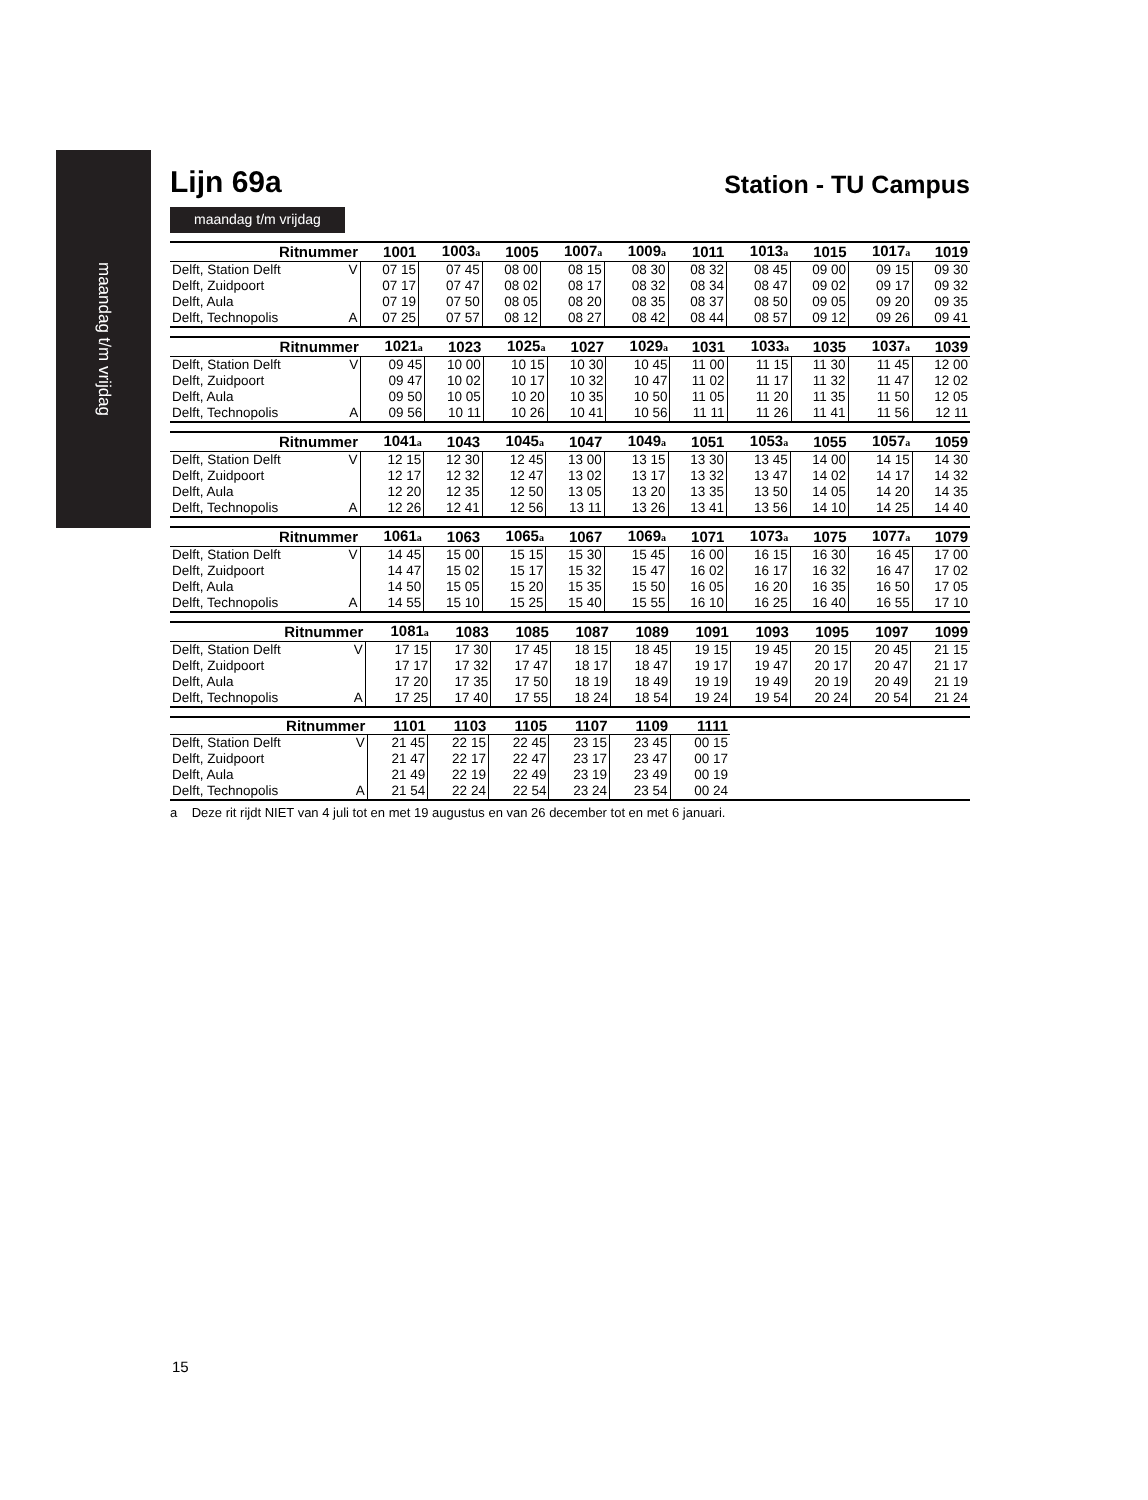maandag t/m vrijdag
Lijn 69a
Station - TU Campus
maandag t/m vrijdag
| Ritnummer | | 1001 | 1003<sup>a</sup> | 1005 | 1007<sup>a</sup> | 1009<sup>a</sup> | 1011 | 1013<sup>a</sup> | 1015 | 1017<sup>a</sup> | 1019 |
| --- | --- | --- | --- | --- | --- | --- | --- | --- | --- | --- | --- |
| Delft, Station Delft | V | 07 15 | 07 45 | 08 00 | 08 15 | 08 30 | 08 32 | 08 45 | 09 00 | 09 15 | 09 30 |
| Delft, Zuidpoort | | 07 17 | 07 47 | 08 02 | 08 17 | 08 32 | 08 34 | 08 47 | 09 02 | 09 17 | 09 32 |
| Delft, Aula | | 07 19 | 07 50 | 08 05 | 08 20 | 08 35 | 08 37 | 08 50 | 09 05 | 09 20 | 09 35 |
| Delft, Technopolis | A | 07 25 | 07 57 | 08 12 | 08 27 | 08 42 | 08 44 | 08 57 | 09 12 | 09 26 | 09 41 |
| Ritnummer | | 1021<sup>a</sup> | 1023 | 1025<sup>a</sup> | 1027 | 1029<sup>a</sup> | 1031 | 1033<sup>a</sup> | 1035 | 1037<sup>a</sup> | 1039 |
| --- | --- | --- | --- | --- | --- | --- | --- | --- | --- | --- | --- |
| Delft, Station Delft | V | 09 45 | 10 00 | 10 15 | 10 30 | 10 45 | 11 00 | 11 15 | 11 30 | 11 45 | 12 00 |
| Delft, Zuidpoort | | 09 47 | 10 02 | 10 17 | 10 32 | 10 47 | 11 02 | 11 17 | 11 32 | 11 47 | 12 02 |
| Delft, Aula | | 09 50 | 10 05 | 10 20 | 10 35 | 10 50 | 11 05 | 11 20 | 11 35 | 11 50 | 12 05 |
| Delft, Technopolis | A | 09 56 | 10 11 | 10 26 | 10 41 | 10 56 | 11 11 | 11 26 | 11 41 | 11 56 | 12 11 |
| Ritnummer | | 1041<sup>a</sup> | 1043 | 1045<sup>a</sup> | 1047 | 1049<sup>a</sup> | 1051 | 1053<sup>a</sup> | 1055 | 1057<sup>a</sup> | 1059 |
| --- | --- | --- | --- | --- | --- | --- | --- | --- | --- | --- | --- |
| Delft, Station Delft | V | 12 15 | 12 30 | 12 45 | 13 00 | 13 15 | 13 30 | 13 45 | 14 00 | 14 15 | 14 30 |
| Delft, Zuidpoort | | 12 17 | 12 32 | 12 47 | 13 02 | 13 17 | 13 32 | 13 47 | 14 02 | 14 17 | 14 32 |
| Delft, Aula | | 12 20 | 12 35 | 12 50 | 13 05 | 13 20 | 13 35 | 13 50 | 14 05 | 14 20 | 14 35 |
| Delft, Technopolis | A | 12 26 | 12 41 | 12 56 | 13 11 | 13 26 | 13 41 | 13 56 | 14 10 | 14 25 | 14 40 |
| Ritnummer | | 1061<sup>a</sup> | 1063 | 1065<sup>a</sup> | 1067 | 1069<sup>a</sup> | 1071 | 1073<sup>a</sup> | 1075 | 1077<sup>a</sup> | 1079 |
| --- | --- | --- | --- | --- | --- | --- | --- | --- | --- | --- | --- |
| Delft, Station Delft | V | 14 45 | 15 00 | 15 15 | 15 30 | 15 45 | 16 00 | 16 15 | 16 30 | 16 45 | 17 00 |
| Delft, Zuidpoort | | 14 47 | 15 02 | 15 17 | 15 32 | 15 47 | 16 02 | 16 17 | 16 32 | 16 47 | 17 02 |
| Delft, Aula | | 14 50 | 15 05 | 15 20 | 15 35 | 15 50 | 16 05 | 16 20 | 16 35 | 16 50 | 17 05 |
| Delft, Technopolis | A | 14 55 | 15 10 | 15 25 | 15 40 | 15 55 | 16 10 | 16 25 | 16 40 | 16 55 | 17 10 |
| Ritnummer | | 1081<sup>a</sup> | 1083 | 1085 | 1087 | 1089 | 1091 | 1093 | 1095 | 1097 | 1099 |
| --- | --- | --- | --- | --- | --- | --- | --- | --- | --- | --- | --- |
| Delft, Station Delft | V | 17 15 | 17 30 | 17 45 | 18 15 | 18 45 | 19 15 | 19 45 | 20 15 | 20 45 | 21 15 |
| Delft, Zuidpoort | | 17 17 | 17 32 | 17 47 | 18 17 | 18 47 | 19 17 | 19 47 | 20 17 | 20 47 | 21 17 |
| Delft, Aula | | 17 20 | 17 35 | 17 50 | 18 19 | 18 49 | 19 19 | 19 49 | 20 19 | 20 49 | 21 19 |
| Delft, Technopolis | A | 17 25 | 17 40 | 17 55 | 18 24 | 18 54 | 19 24 | 19 54 | 20 24 | 20 54 | 21 24 |
| Ritnummer | | 1101 | 1103 | 1105 | 1107 | 1109 | 1111 | | | | |
| --- | --- | --- | --- | --- | --- | --- | --- | --- | --- | --- | --- |
| Delft, Station Delft | V | 21 45 | 22 15 | 22 45 | 23 15 | 23 45 | 00 15 | | | | |
| Delft, Zuidpoort | | 21 47 | 22 17 | 22 47 | 23 17 | 23 47 | 00 17 | | | | |
| Delft, Aula | | 21 49 | 22 19 | 22 49 | 23 19 | 23 49 | 00 19 | | | | |
| Delft, Technopolis | A | 21 54 | 22 24 | 22 54 | 23 24 | 23 54 | 00 24 | | | | |
a Deze rit rijdt NIET van 4 juli tot en met 19 augustus en van 26 december tot en met 6 januari.
15